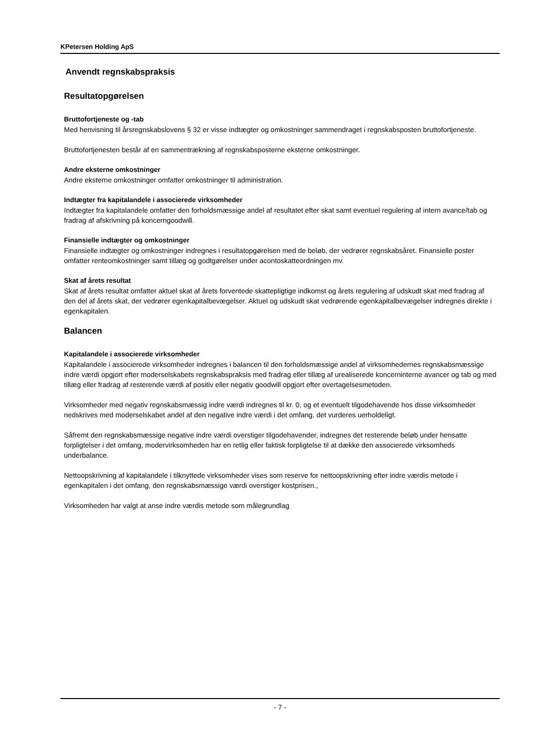KPetersen Holding ApS
Anvendt regnskabspraksis
Resultatopgørelsen
Bruttofortjeneste og -tab
Med henvisning til årsregnskabslovens § 32 er visse indtægter og omkostninger sammendraget i regnskabsposten bruttofortjeneste.
Bruttofortjenesten består af en sammentrækning af regnskabsposterne eksterne omkostninger.
Andre eksterne omkostninger
Andre eksterne omkostninger omfatter omkostninger til administration.
Indtægter fra kapitalandele i associerede virksomheder
Indtægter fra kapitalandele omfatter den forholdsmæssige andel af resultatet efter skat samt eventuel regulering af intern avance/tab og fradrag af afskrivning på koncerngoodwill.
Finansielle indtægter og omkostninger
Finansielle indtægter og omkostninger indregnes i resultatopgørelsen med de beløb, der vedrører regnskabsåret. Finansielle poster omfatter renteomkostninger samt tillæg og godtgørelser under acontoskatteordningen mv.
Skat af årets resultat
Skat af årets resultat omfatter aktuel skat af årets forventede skattepligtige indkomst og årets regulering af udskudt skat med fradrag af den del af årets skat, der vedrører egenkapitalbevægelser. Aktuel og udskudt skat vedrørende egenkapitalbevægelser indregnes direkte i egenkapitalen.
Balancen
Kapitalandele i associerede virksomheder
Kapitalandele i associerede virksomheder indregnes i balancen til den forholdsmæssige andel af virksomhedernes regnskabsmæssige indre værdi opgjort efter moderselskabets regnskabspraksis med fradrag eller tillæg af urealiserede koncerninterne avancer og tab og med tillæg eller fradrag af resterende værdi af positiv eller negativ goodwill opgjort efter overtagelsesmetoden.
Virksomheder med negativ regnskabsmæssig indre værdi indregnes til kr. 0, og et eventuelt tilgodehavende hos disse virksomheder nedskrives med moderselskabet andel af den negative indre værdi i det omfang, det vurderes uerholdeligt.
Såfremt den regnskabsmæssige negative indre værdi overstiger tilgodehavender, indregnes det resterende beløb under hensatte forpligtelser i det omfang, modervirksomheden har en retlig eller faktisk forpligtelse til at dække den associerede virksomheds underbalance.
Nettoopskrivning af kapitalandele i tilknyttede virksomheder vises som reserve for nettoopskrivning efter indre værdis metode i egenkapitalen i det omfang, den regnskabsmæssige værdi overstiger kostprisen.,
Virksomheden har valgt at anse indre værdis metode som målegrundlag
- 7 -